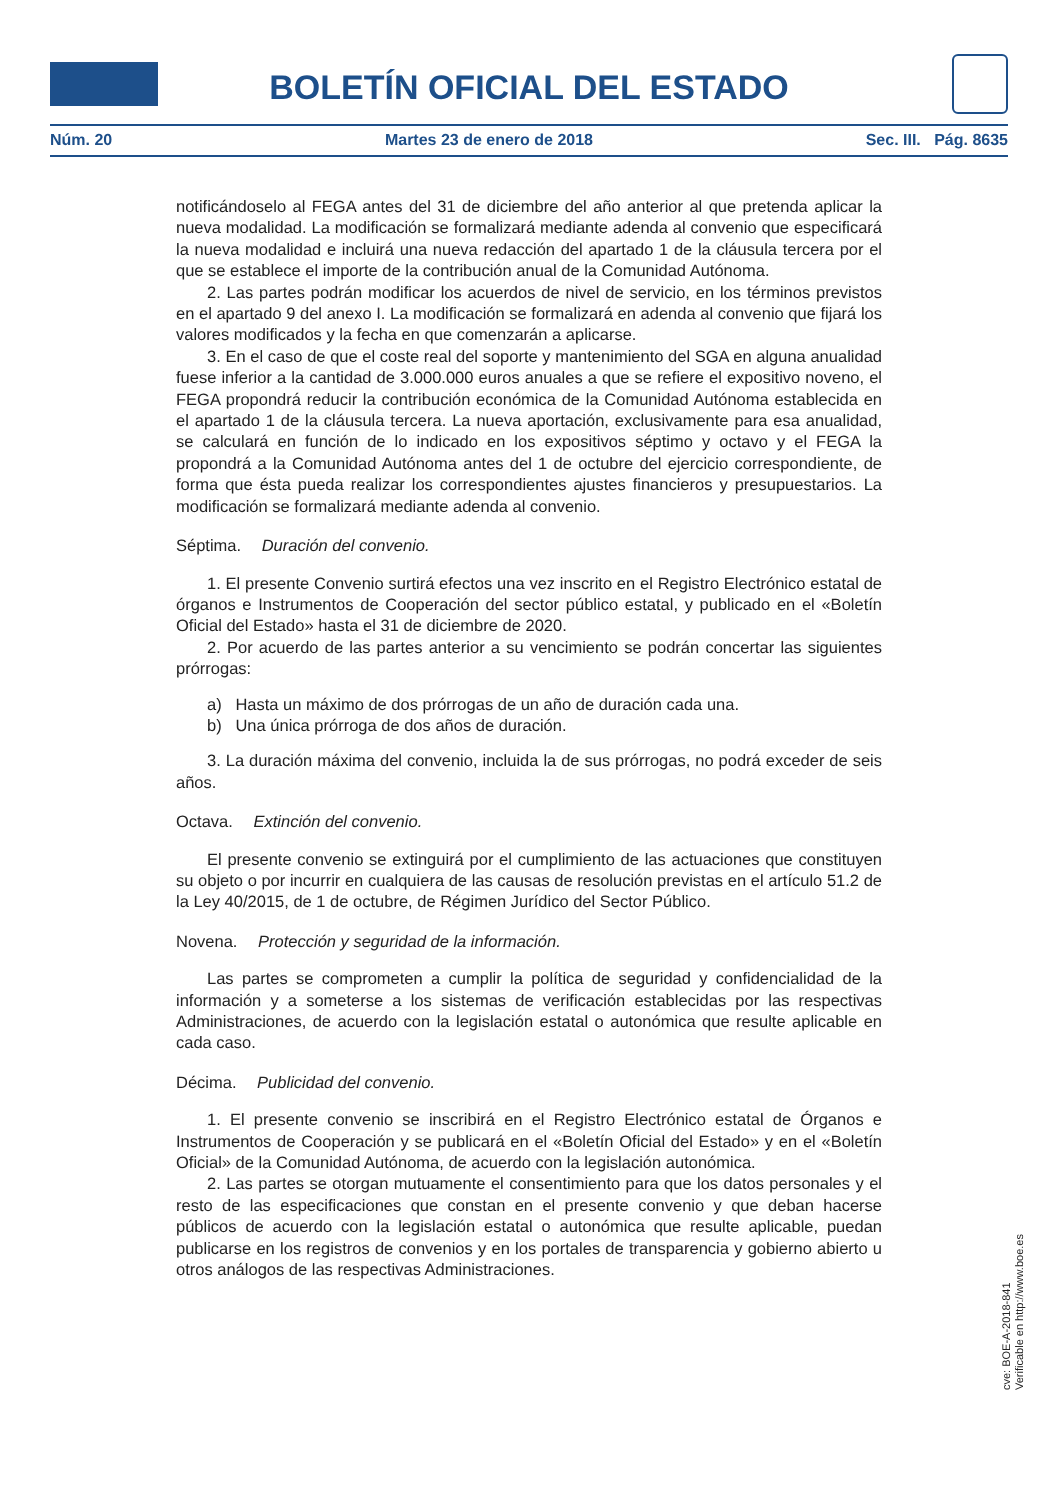BOLETÍN OFICIAL DEL ESTADO
Núm. 20 Martes 23 de enero de 2018 Sec. III. Pág. 8635
notificándoselo al FEGA antes del 31 de diciembre del año anterior al que pretenda aplicar la nueva modalidad. La modificación se formalizará mediante adenda al convenio que especificará la nueva modalidad e incluirá una nueva redacción del apartado 1 de la cláusula tercera por el que se establece el importe de la contribución anual de la Comunidad Autónoma.
2. Las partes podrán modificar los acuerdos de nivel de servicio, en los términos previstos en el apartado 9 del anexo I. La modificación se formalizará en adenda al convenio que fijará los valores modificados y la fecha en que comenzarán a aplicarse.
3. En el caso de que el coste real del soporte y mantenimiento del SGA en alguna anualidad fuese inferior a la cantidad de 3.000.000 euros anuales a que se refiere el expositivo noveno, el FEGA propondrá reducir la contribución económica de la Comunidad Autónoma establecida en el apartado 1 de la cláusula tercera. La nueva aportación, exclusivamente para esa anualidad, se calculará en función de lo indicado en los expositivos séptimo y octavo y el FEGA la propondrá a la Comunidad Autónoma antes del 1 de octubre del ejercicio correspondiente, de forma que ésta pueda realizar los correspondientes ajustes financieros y presupuestarios. La modificación se formalizará mediante adenda al convenio.
Séptima. Duración del convenio.
1. El presente Convenio surtirá efectos una vez inscrito en el Registro Electrónico estatal de órganos e Instrumentos de Cooperación del sector público estatal, y publicado en el «Boletín Oficial del Estado» hasta el 31 de diciembre de 2020.
2. Por acuerdo de las partes anterior a su vencimiento se podrán concertar las siguientes prórrogas:
a) Hasta un máximo de dos prórrogas de un año de duración cada una.
b) Una única prórroga de dos años de duración.
3. La duración máxima del convenio, incluida la de sus prórrogas, no podrá exceder de seis años.
Octava. Extinción del convenio.
El presente convenio se extinguirá por el cumplimiento de las actuaciones que constituyen su objeto o por incurrir en cualquiera de las causas de resolución previstas en el artículo 51.2 de la Ley 40/2015, de 1 de octubre, de Régimen Jurídico del Sector Público.
Novena. Protección y seguridad de la información.
Las partes se comprometen a cumplir la política de seguridad y confidencialidad de la información y a someterse a los sistemas de verificación establecidas por las respectivas Administraciones, de acuerdo con la legislación estatal o autonómica que resulte aplicable en cada caso.
Décima. Publicidad del convenio.
1. El presente convenio se inscribirá en el Registro Electrónico estatal de Órganos e Instrumentos de Cooperación y se publicará en el «Boletín Oficial del Estado» y en el «Boletín Oficial» de la Comunidad Autónoma, de acuerdo con la legislación autonómica.
2. Las partes se otorgan mutuamente el consentimiento para que los datos personales y el resto de las especificaciones que constan en el presente convenio y que deban hacerse públicos de acuerdo con la legislación estatal o autonómica que resulte aplicable, puedan publicarse en los registros de convenios y en los portales de transparencia y gobierno abierto u otros análogos de las respectivas Administraciones.
cve: BOE-A-2018-841
Verificable en http://www.boe.es